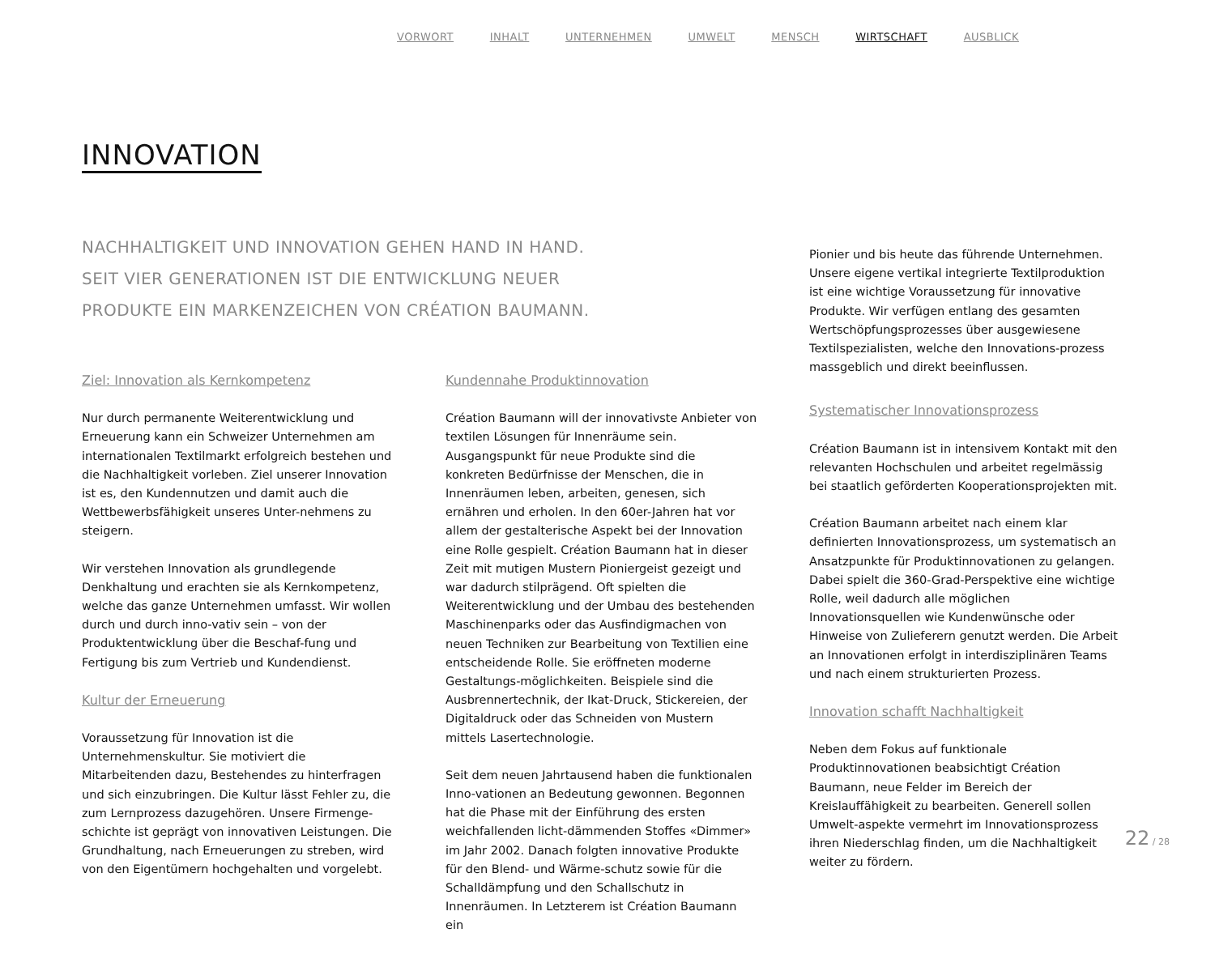VORWORT INHALT UNTERNEHMEN UMWELT MENSCH WIRTSCHAFT AUSBLICK
INNOVATION
NACHHALTIGKEIT UND INNOVATION GEHEN HAND IN HAND.
SEIT VIER GENERATIONEN IST DIE ENTWICKLUNG NEUER
PRODUKTE EIN MARKENZEICHEN VON CRÉATION BAUMANN.
Ziel: Innovation als Kernkompetenz
Nur durch permanente Weiterentwicklung und Erneuerung kann ein Schweizer Unternehmen am internationalen Textilmarkt erfolgreich bestehen und die Nachhaltigkeit vorleben. Ziel unserer Innovation ist es, den Kundennutzen und damit auch die Wettbewerbsfähigkeit unseres Unter-nehmens zu steigern.
Wir verstehen Innovation als grundlegende Denkhaltung und erachten sie als Kernkompetenz, welche das ganze Unternehmen umfasst. Wir wollen durch und durch inno-vativ sein – von der Produktentwicklung über die Beschaf-fung und Fertigung bis zum Vertrieb und Kundendienst.
Kultur der Erneuerung
Voraussetzung für Innovation ist die Unternehmenskultur. Sie motiviert die Mitarbeitenden dazu, Bestehendes zu hinterfragen und sich einzubringen. Die Kultur lässt Fehler zu, die zum Lernprozess dazugehören. Unsere Firmenge-schichte ist geprägt von innovativen Leistungen. Die Grundhaltung, nach Erneuerungen zu streben, wird von den Eigentümern hochgehalten und vorgelebt.
Kundennahe Produktinnovation
Création Baumann will der innovativste Anbieter von textilen Lösungen für Innenräume sein. Ausgangspunkt für neue Produkte sind die konkreten Bedürfnisse der Menschen, die in Innenräumen leben, arbeiten, genesen, sich ernähren und erholen. In den 60er-Jahren hat vor allem der gestalterische Aspekt bei der Innovation eine Rolle gespielt. Création Baumann hat in dieser Zeit mit mutigen Mustern Pioniergeist gezeigt und war dadurch stilprägend. Oft spielten die Weiterentwicklung und der Umbau des bestehenden Maschinenparks oder das Ausfindigmachen von neuen Techniken zur Bearbeitung von Textilien eine entscheidende Rolle. Sie eröffneten moderne Gestaltungs-möglichkeiten. Beispiele sind die Ausbrennertechnik, der Ikat-Druck, Stickereien, der Digitaldruck oder das Schneiden von Mustern mittels Lasertechnologie.
Seit dem neuen Jahrtausend haben die funktionalen Inno-vationen an Bedeutung gewonnen. Begonnen hat die Phase mit der Einführung des ersten weichfallenden licht-dämmenden Stoffes «Dimmer» im Jahr 2002. Danach folgten innovative Produkte für den Blend- und Wärme-schutz sowie für die Schalldämpfung und den Schallschutz in Innenräumen. In Letzterem ist Création Baumann ein
Pionier und bis heute das führende Unternehmen. Unsere eigene vertikal integrierte Textilproduktion ist eine wichtige Voraussetzung für innovative Produkte. Wir verfügen entlang des gesamten Wertschöpfungsprozesses über ausgewiesene Textilspezialisten, welche den Innovations-prozess massgeblich und direkt beeinflussen.
Systematischer Innovationsprozess
Création Baumann ist in intensivem Kontakt mit den relevanten Hochschulen und arbeitet regelmässig bei staatlich geförderten Kooperationsprojekten mit.
Création Baumann arbeitet nach einem klar definierten Innovationsprozess, um systematisch an Ansatzpunkte für Produktinnovationen zu gelangen. Dabei spielt die 360-Grad-Perspektive eine wichtige Rolle, weil dadurch alle möglichen Innovationsquellen wie Kundenwünsche oder Hinweise von Zulieferern genutzt werden. Die Arbeit an Innovationen erfolgt in interdisziplinären Teams und nach einem strukturierten Prozess.
Innovation schafft Nachhaltigkeit
Neben dem Fokus auf funktionale Produktinnovationen beabsichtigt Création Baumann, neue Felder im Bereich der Kreislauffähigkeit zu bearbeiten. Generell sollen Umwelt-aspekte vermehrt im Innovationsprozess ihren Niederschlag finden, um die Nachhaltigkeit weiter zu fördern.
22 / 28